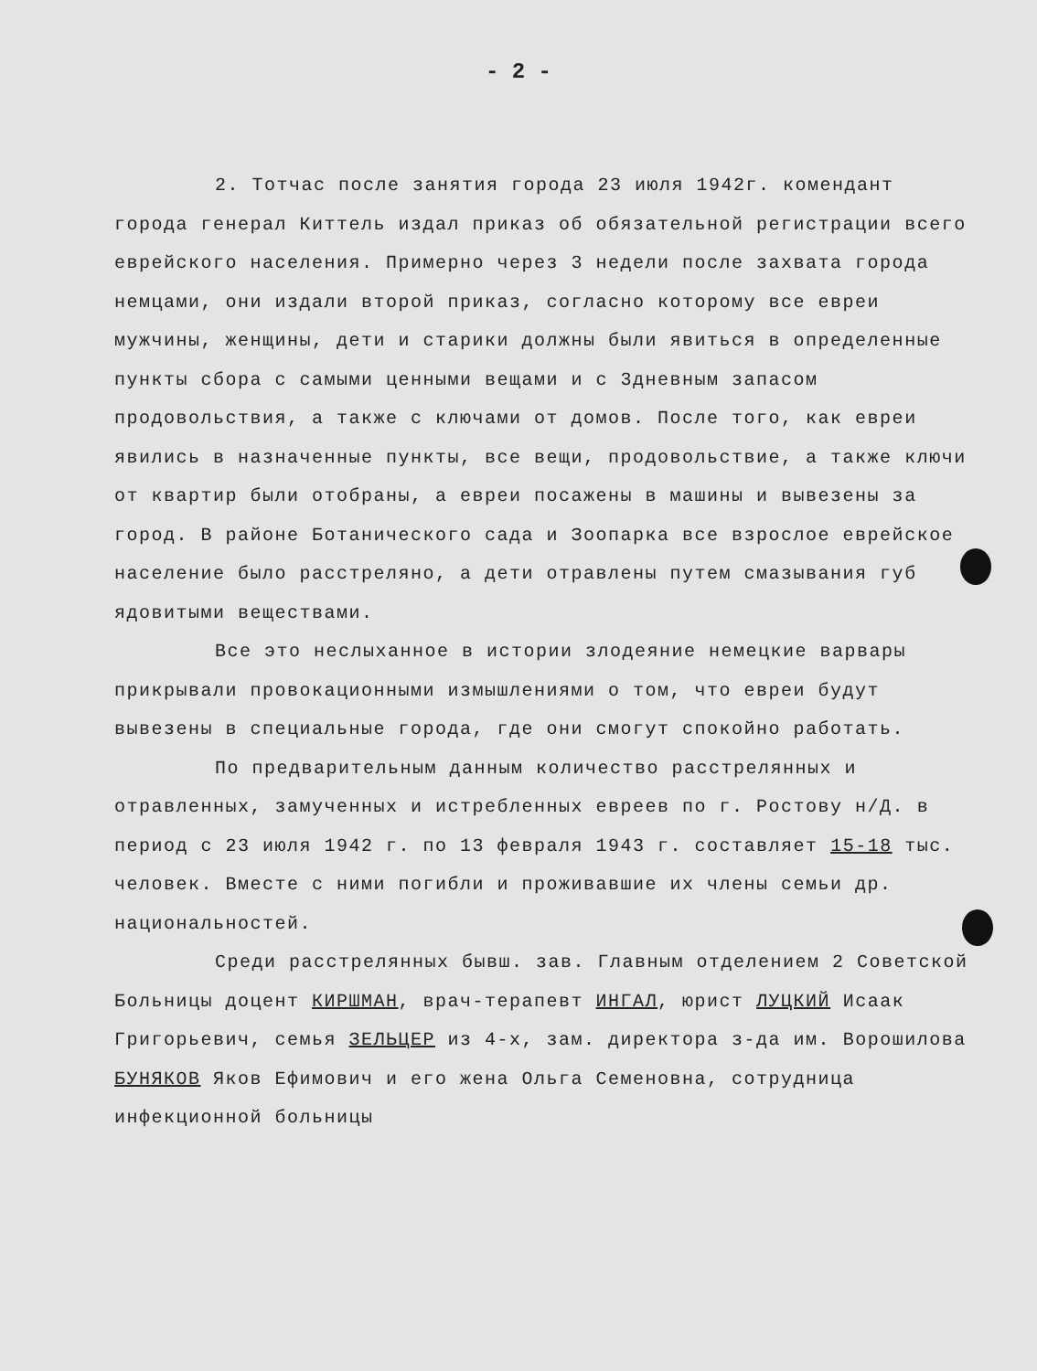- 2 -
2. Тотчас после занятия города 23 июля 1942г. комендант города генерал Киттель издал приказ об обязательной регистрации всего еврейского населения. Примерно через 3 недели после захвата города немцами, они издали второй приказ, согласно которому все евреи мужчины, женщины, дети и старики должны были явиться в определенные пункты сбора с самыми ценными вещами и с 3дневным запасом продовольствия, а также с ключами от домов. После того, как евреи явились в назначенные пункты, все вещи, продовольствие, а также ключи от квартир были отобраны, а евреи посажены в машины и вывезены за город. В районе Ботанического сада и Зоопарка все взрослое еврейское население было расстреляно, а дети отравлены путем смазывания губ ядовитыми веществами.
Все это неслыханное в истории злодеяние немецкие варвары прикрывали провокационными измышлениями о том, что евреи будут вывезены в специальные города, где они смогут спокойно работать.
По предварительным данным количество расстрелянных и отравленных, замученных и истребленных евреев по г. Ростову н/Д. в период с 23 июля 1942 г. по 13 февраля 1943 г. составляет 15-18 тыс. человек. Вместе с ними погибли и проживавшие их члены семьи др. национальностей.
Среди расстрелянных бывш. зав. Главным отделением 2 Советской Больницы доцент КИРШМАН, врач-терапевт ИНГАЛ, юрист ЛУЦКИЙ Исаак Григорьевич, семья ЗЕЛЬЦЕР из 4-х, зам. директора з-да им. Ворошилова БУНЯКОВ Яков Ефимович и его жена Ольга Семеновна, сотрудница инфекционной больницы